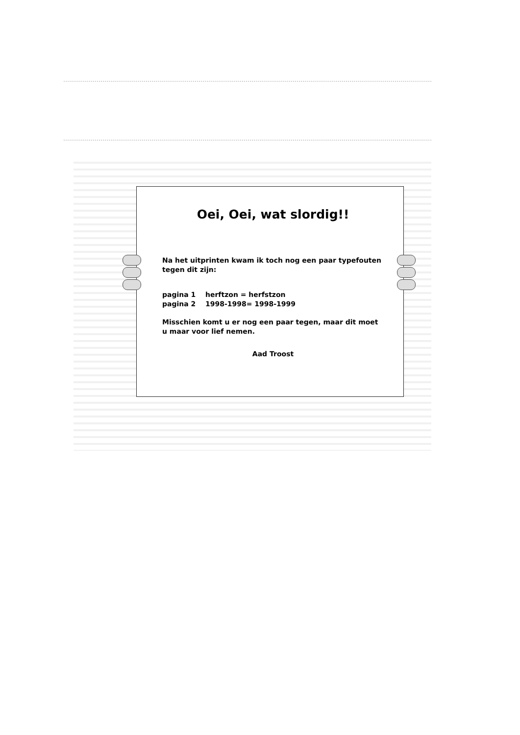Oei, Oei, wat slordig!!
Na het uitprinten kwam ik toch nog een paar typefouten tegen dit zijn:
pagina 1 herftzon = herfstzon
pagina 2 1998-1998= 1998-1999
Misschien komt u er nog een paar tegen, maar dit moet u maar voor lief nemen.
Aad Troost